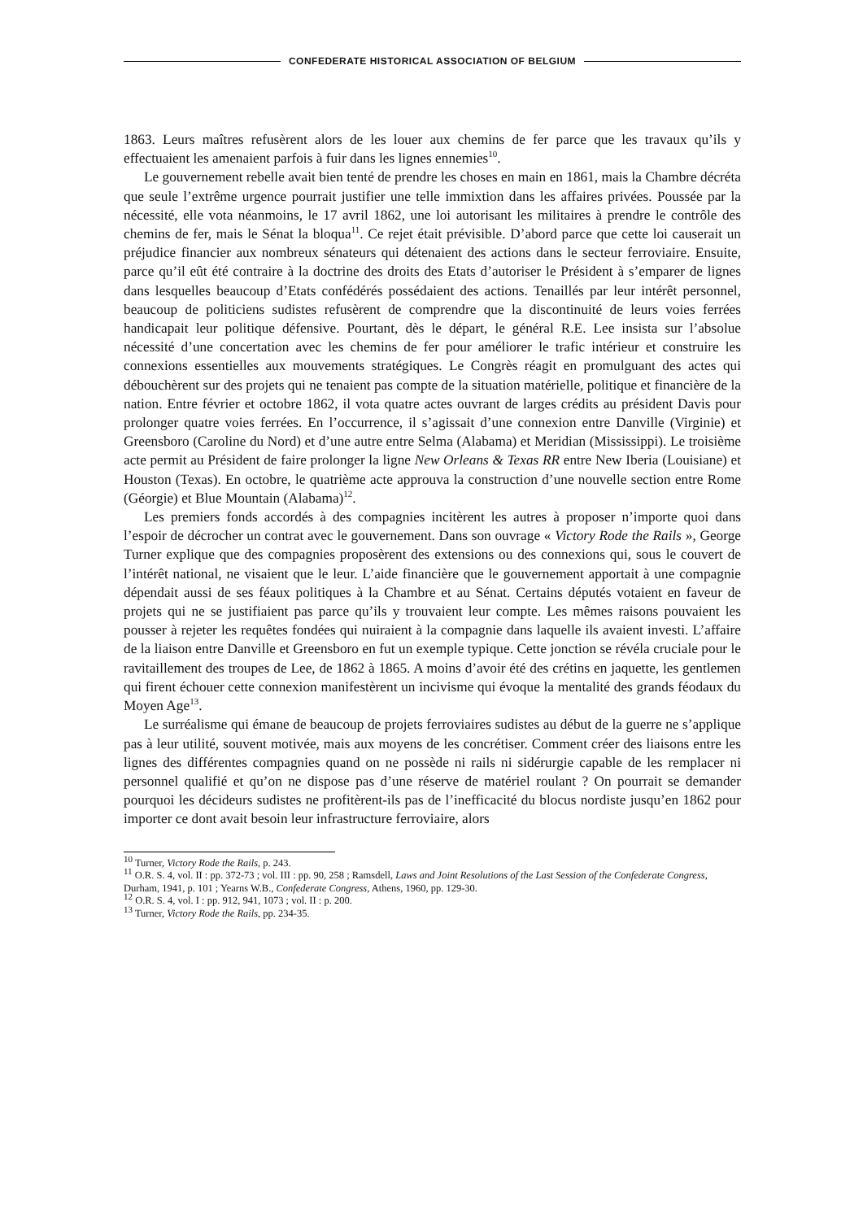CONFEDERATE HISTORICAL ASSOCIATION OF BELGIUM
1863. Leurs maîtres refusèrent alors de les louer aux chemins de fer parce que les travaux qu’ils y effectuaient les amenaient parfois à fuir dans les lignes ennemies<sup>10</sup>.
Le gouvernement rebelle avait bien tenté de prendre les choses en main en 1861, mais la Chambre décréta que seule l’extrême urgence pourrait justifier une telle immixtion dans les affaires privées. Poussée par la nécessité, elle vota néanmoins, le 17 avril 1862, une loi autorisant les militaires à prendre le contrôle des chemins de fer, mais le Sénat la bloqua<sup>11</sup>. Ce rejet était prévisible. D’abord parce que cette loi causerait un préjudice financier aux nombreux sénateurs qui détenaient des actions dans le secteur ferroviaire. Ensuite, parce qu’il eût été contraire à la doctrine des droits des Etats d’autoriser le Président à s’emparer de lignes dans lesquelles beaucoup d’Etats confédérés possédaient des actions. Tenaillés par leur intérêt personnel, beaucoup de politiciens sudistes refusèrent de comprendre que la discontinuité de leurs voies ferrées handicapait leur politique défensive. Pourtant, dès le départ, le général R.E. Lee insista sur l’absolue nécessité d’une concertation avec les chemins de fer pour améliorer le trafic intérieur et construire les connexions essentielles aux mouvements stratégiques. Le Congrès réagit en promulguant des actes qui débouchèrent sur des projets qui ne tenaient pas compte de la situation matérielle, politique et financière de la nation. Entre février et octobre 1862, il vota quatre actes ouvrant de larges crédits au président Davis pour prolonger quatre voies ferrées. En l’occurrence, il s’agissait d’une connexion entre Danville (Virginie) et Greensboro (Caroline du Nord) et d’une autre entre Selma (Alabama) et Meridian (Mississippi). Le troisième acte permit au Président de faire prolonger la ligne New Orleans & Texas RR entre New Iberia (Louisiane) et Houston (Texas). En octobre, le quatrième acte approuva la construction d’une nouvelle section entre Rome (Géorgie) et Blue Mountain (Alabama)<sup>12</sup>.
Les premiers fonds accordés à des compagnies incitèrent les autres à proposer n’importe quoi dans l’espoir de décrocher un contrat avec le gouvernement. Dans son ouvrage « Victory Rode the Rails », George Turner explique que des compagnies proposèrent des extensions ou des connexions qui, sous le couvert de l’intérêt national, ne visaient que le leur. L’aide financière que le gouvernement apportait à une compagnie dépendait aussi de ses féaux politiques à la Chambre et au Sénat. Certains députés votaient en faveur de projets qui ne se justifiaient pas parce qu’ils y trouvaient leur compte. Les mêmes raisons pouvaient les pousser à rejeter les requêtes fondées qui nuiraient à la compagnie dans laquelle ils avaient investi. L’affaire de la liaison entre Danville et Greensboro en fut un exemple typique. Cette jonction se révéla cruciale pour le ravitaillement des troupes de Lee, de 1862 à 1865. A moins d’avoir été des crétins en jaquette, les gentlemen qui firent échouer cette connexion manifestèrent un incivisme qui évoque la mentalité des grands féodaux du Moyen Age<sup>13</sup>.
Le surréalisme qui émane de beaucoup de projets ferroviaires sudistes au début de la guerre ne s’applique pas à leur utilité, souvent motivée, mais aux moyens de les concrétiser. Comment créer des liaisons entre les lignes des différentes compagnies quand on ne possède ni rails ni sidérurgie capable de les remplacer ni personnel qualifié et qu’on ne dispose pas d’une réserve de matériel roulant ? On pourrait se demander pourquoi les décideurs sudistes ne profitèrent-ils pas de l’inefficacité du blocus nordiste jusqu’en 1862 pour importer ce dont avait besoin leur infrastructure ferroviaire, alors
<sup>10</sup> Turner, Victory Rode the Rails, p. 243.
<sup>11</sup> O.R. S. 4, vol. II : pp. 372-73 ; vol. III : pp. 90, 258 ; Ramsdell, Laws and Joint Resolutions of the Last Session of the Confederate Congress, Durham, 1941, p. 101 ; Yearns W.B., Confederate Congress, Athens, 1960, pp. 129-30.
<sup>12</sup> O.R. S. 4, vol. I : pp. 912, 941, 1073 ; vol. II : p. 200.
<sup>13</sup> Turner, Victory Rode the Rails, pp. 234-35.